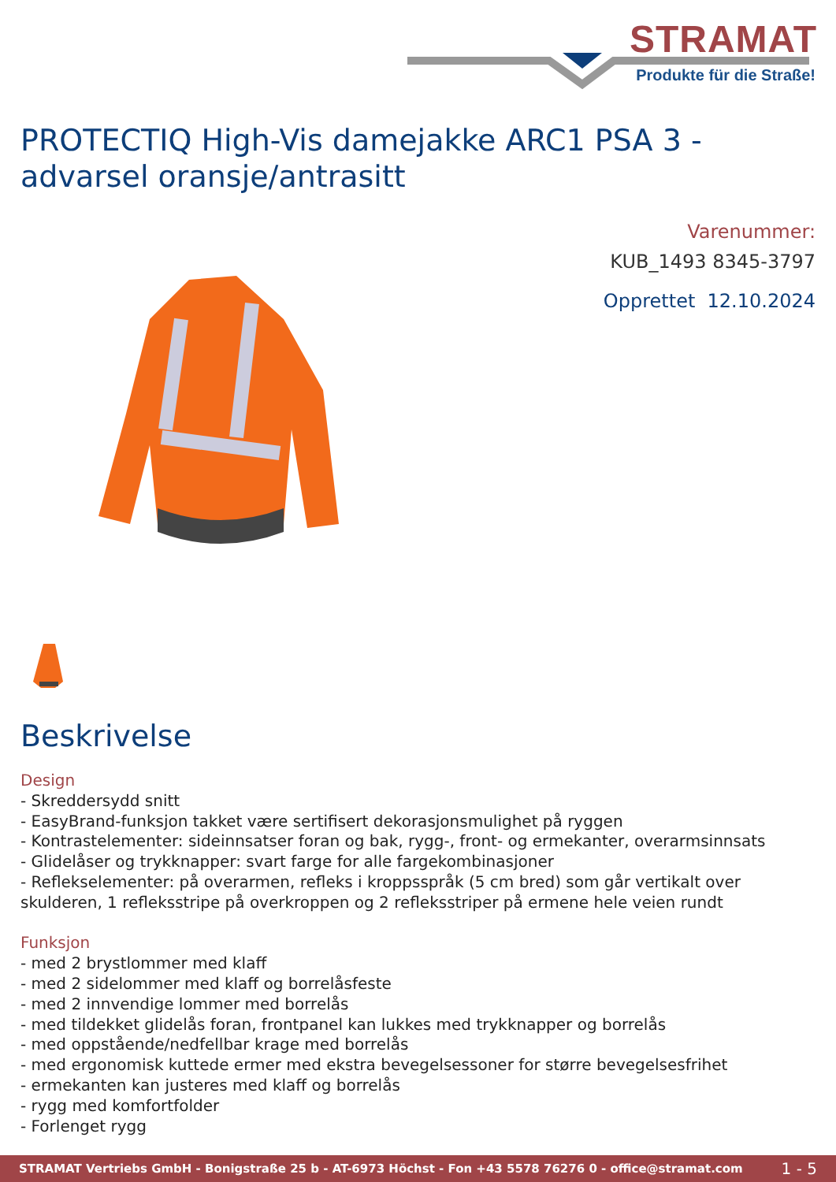STRAMAT
Produkte für die Straße!
PROTECTIQ High-Vis damejakke ARC1 PSA 3 - advarsel oransje/antrasitt
Varenummer:
KUB_1493 8345-3797
Opprettet 12.10.2024
Beskrivelse
Design
- Skreddersydd snitt
- EasyBrand-funksjon takket være sertifisert dekorasjonsmulighet på ryggen
- Kontrastelementer: sideinnsatser foran og bak, rygg-, front- og ermekanter, overarmsinnsats
- Glidelåser og trykknapper: svart farge for alle fargekombinasjoner
- Reflekselementer: på overarmen, refleks i kroppsspråk (5 cm bred) som går vertikalt over skulderen, 1 refleksstripe på overkroppen og 2 refleksstriper på ermene hele veien rundt
Funksjon
- med 2 brystlommer med klaff
- med 2 sidelommer med klaff og borrelåsfeste
- med 2 innvendige lommer med borrelås
- med tildekket glidelås foran, frontpanel kan lukkes med trykknapper og borrelås
- med oppstående/nedfellbar krage med borrelås
- med ergonomisk kuttede ermer med ekstra bevegelsessoner for større bevegelsesfrihet
- ermekanten kan justeres med klaff og borrelås
- rygg med komfortfolder
- Forlenget rygg
STRAMAT Vertriebs GmbH - Bonigstraße 25 b - AT-6973 Höchst - Fon +43 5578 76276 0 - office@stramat.com 1 - 5